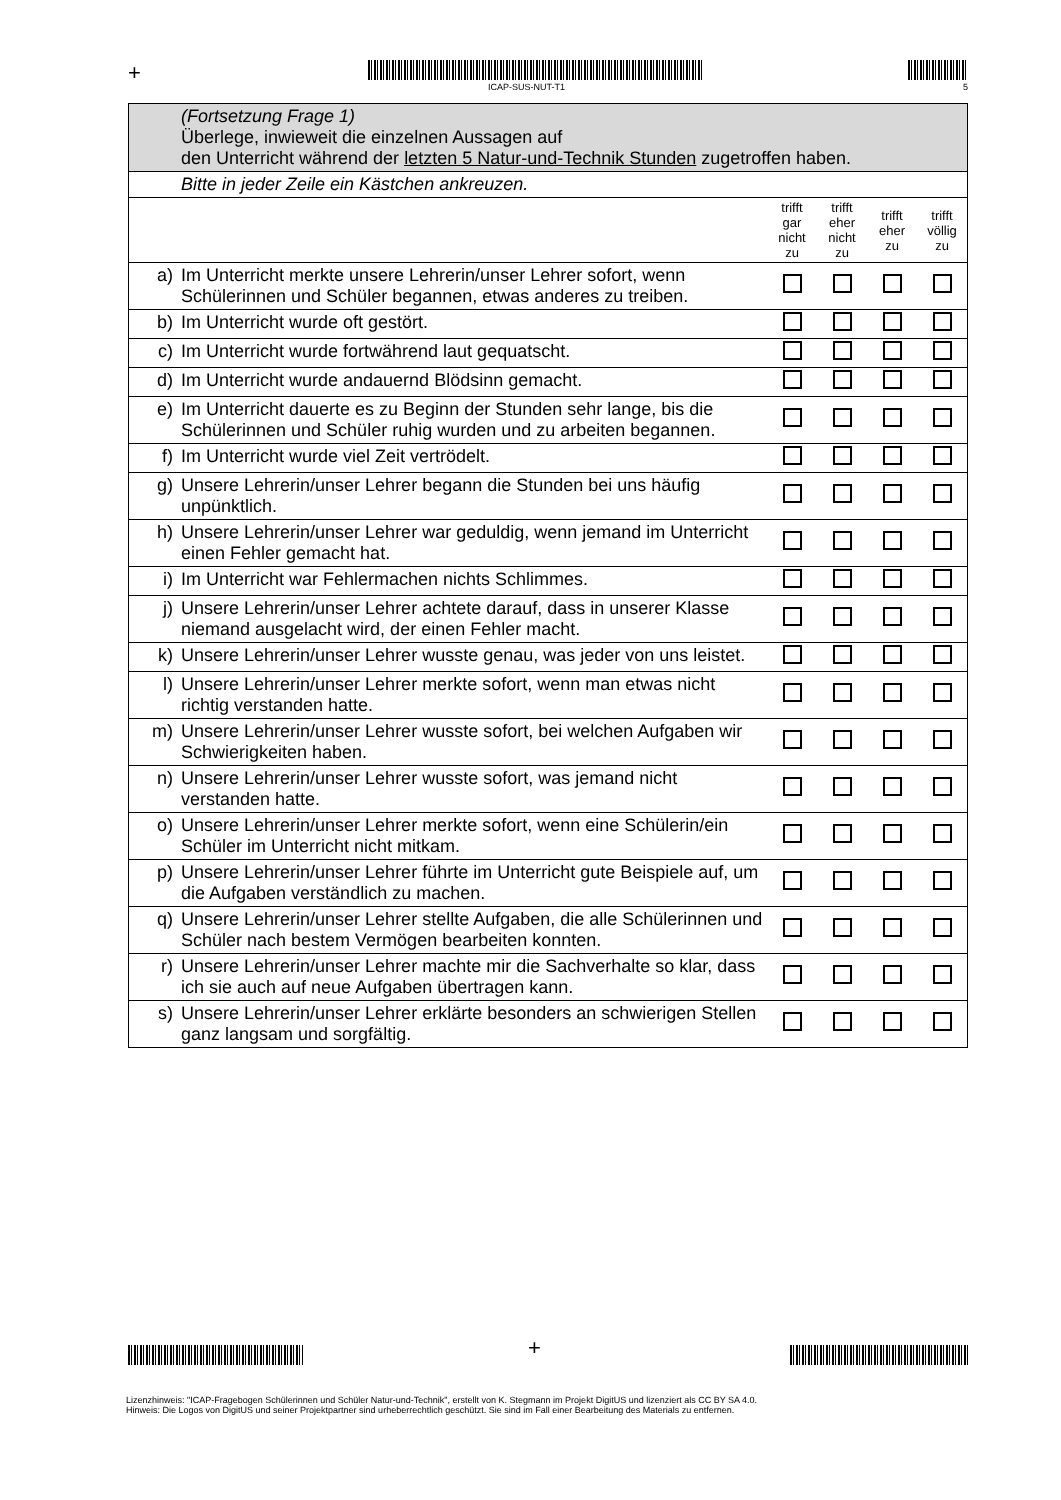+
ICAP-SUS-NUT-T1 5
| | (Fortsetzung Frage 1) Überlege, inwieweit die einzelnen Aussagen auf den Unterricht während der letzten 5 Natur-und-Technik Stunden zugetroffen haben. | | | | |
| | Bitte in jeder Zeile ein Kästchen ankreuzen. | | | | |
| | | trifft gar nicht zu | trifft eher nicht zu | trifft eher zu | trifft völlig zu |
| a) | Im Unterricht merkte unsere Lehrerin/unser Lehrer sofort, wenn Schülerinnen und Schüler begannen, etwas anderes zu treiben. | | | | |
| b) | Im Unterricht wurde oft gestört. | | | | |
| c) | Im Unterricht wurde fortwährend laut gequatscht. | | | | |
| d) | Im Unterricht wurde andauernd Blödsinn gemacht. | | | | |
| e) | Im Unterricht dauerte es zu Beginn der Stunden sehr lange, bis die Schülerinnen und Schüler ruhig wurden und zu arbeiten begannen. | | | | |
| f) | Im Unterricht wurde viel Zeit vertrödelt. | | | | |
| g) | Unsere Lehrerin/unser Lehrer begann die Stunden bei uns häufig unpünktlich. | | | | |
| h) | Unsere Lehrerin/unser Lehrer war geduldig, wenn jemand im Unterricht einen Fehler gemacht hat. | | | | |
| i) | Im Unterricht war Fehlermachen nichts Schlimmes. | | | | |
| j) | Unsere Lehrerin/unser Lehrer achtete darauf, dass in unserer Klasse niemand ausgelacht wird, der einen Fehler macht. | | | | |
| k) | Unsere Lehrerin/unser Lehrer wusste genau, was jeder von uns leistet. | | | | |
| l) | Unsere Lehrerin/unser Lehrer merkte sofort, wenn man etwas nicht richtig verstanden hatte. | | | | |
| m) | Unsere Lehrerin/unser Lehrer wusste sofort, bei welchen Aufgaben wir Schwierigkeiten haben. | | | | |
| n) | Unsere Lehrerin/unser Lehrer wusste sofort, was jemand nicht verstanden hatte. | | | | |
| o) | Unsere Lehrerin/unser Lehrer merkte sofort, wenn eine Schülerin/ein Schüler im Unterricht nicht mitkam. | | | | |
| p) | Unsere Lehrerin/unser Lehrer führte im Unterricht gute Beispiele auf, um die Aufgaben verständlich zu machen. | | | | |
| q) | Unsere Lehrerin/unser Lehrer stellte Aufgaben, die alle Schülerinnen und Schüler nach bestem Vermögen bearbeiten konnten. | | | | |
| r) | Unsere Lehrerin/unser Lehrer machte mir die Sachverhalte so klar, dass ich sie auch auf neue Aufgaben übertragen kann. | | | | |
| s) | Unsere Lehrerin/unser Lehrer erklärte besonders an schwierigen Stellen ganz langsam und sorgfältig. | | | | |
+
Lizenzhinweis: "ICAP-Fragebogen Schülerinnen und Schüler Natur-und-Technik", erstellt von K. Stegmann im Projekt DigitUS und lizenziert als CC BY SA 4.0.
Hinweis: Die Logos von DigitUS und seiner Projektpartner sind urheberrechtlich geschützt. Sie sind im Fall einer Bearbeitung des Materials zu entfernen.